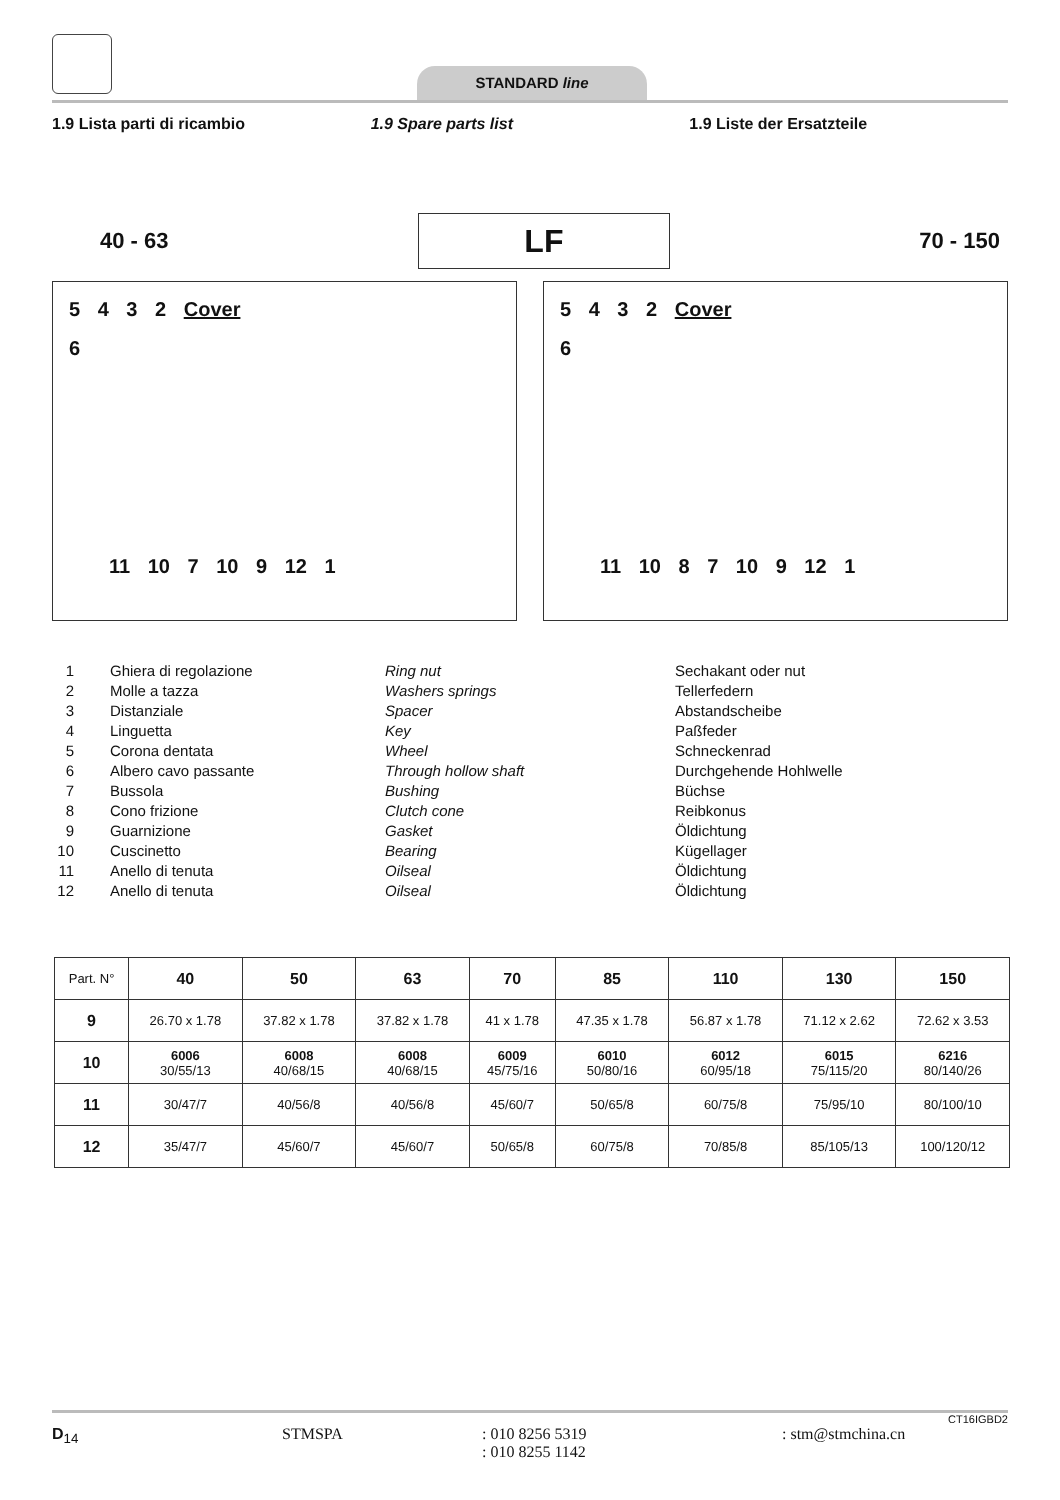STANDARD line
1.9 Lista parti di ricambio 1.9 Spare parts list 1.9 Liste der Ersatzteile
40 - 63
LF
70 - 150
5 4 3 2 Cover
6
11 10 7 10 9 12 1
5 4 3 2 Cover
6
11 10 8 7 10 9 12 1
1 Ghiera di regolazione Ring nut Sechakant oder nut
2 Molle a tazza Washers springs Tellerfedern
3 Distanziale Spacer Abstandscheibe
4 Linguetta Key Paßfeder
5 Corona dentata Wheel Schneckenrad
6 Albero cavo passante Through hollow shaft Durchgehende Hohlwelle
7 Bussola Bushing Büchse
8 Cono frizione Clutch cone Reibkonus
9 Guarnizione Gasket Öldichtung
10 Cuscinetto Bearing Kügellager
11 Anello di tenuta Oilseal Öldichtung
12 Anello di tenuta Oilseal Öldichtung
| Part. N° | 40 | 50 | 63 | 70 | 85 | 110 | 130 | 150 |
| 9 | 26.70 x 1.78 | 37.82 x 1.78 | 37.82 x 1.78 | 41 x 1.78 | 47.35 x 1.78 | 56.87 x 1.78 | 71.12 x 2.62 | 72.62 x 3.53 |
| 10 | 6006 30/55/13 | 6008 40/68/15 | 6008 40/68/15 | 6009 45/75/16 | 6010 50/80/16 | 6012 60/95/18 | 6015 75/115/20 | 6216 80/140/26 |
| 11 | 30/47/7 | 40/56/8 | 40/56/8 | 45/60/7 | 50/65/8 | 60/75/8 | 75/95/10 | 80/100/10 |
| 12 | 35/47/7 | 45/60/7 | 45/60/7 | 50/65/8 | 60/75/8 | 70/85/8 | 85/105/13 | 100/120/12 |
CT16IGBD2
D<sub>14</sub> STMSPA : 010 8256 5319
: 010 8255 1142 : stm@stmchina.cn